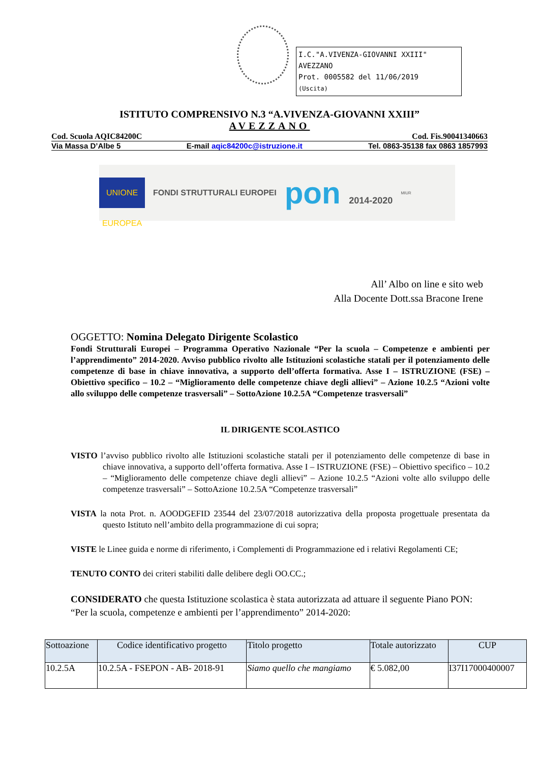I.C."A.VIVENZA-GIOVANNI XXIII" AVEZZANO
Prot. 0005582 del 11/06/2019
(Uscita)
ISTITUTO COMPRENSIVO N.3 “A.VIVENZA-GIOVANNI XXIII”
AVEZZANO
Cod. Scuola AQIC84200C Cod. Fis.90041340663
Via Massa D’Albe 5 E-mail aqic84200c@istruzione.it Tel. 0863-35138 fax 0863 1857993
UNIONE EUROPEA
FONDI STRUTTURALI EUROPEI
pon 2014-2020
MIUR
All’ Albo on line e sito web
Alla Docente Dott.ssa Bracone Irene
OGGETTO: Nomina Delegato Dirigente Scolastico
Fondi Strutturali Europei – Programma Operativo Nazionale “Per la scuola – Competenze e ambienti per l’apprendimento” 2014-2020. Avviso pubblico rivolto alle Istituzioni scolastiche statali per il potenziamento delle competenze di base in chiave innovativa, a supporto dell’offerta formativa. Asse I – ISTRUZIONE (FSE) – Obiettivo specifico – 10.2 – “Miglioramento delle competenze chiave degli allievi” – Azione 10.2.5 “Azioni volte allo sviluppo delle competenze trasversali” – SottoAzione 10.2.5A “Competenze trasversali”
IL DIRIGENTE SCOLASTICO
VISTO l’avviso pubblico rivolto alle Istituzioni scolastiche statali per il potenziamento delle competenze di base in chiave innovativa, a supporto dell’offerta formativa. Asse I – ISTRUZIONE (FSE) – Obiettivo specifico – 10.2 – “Miglioramento delle competenze chiave degli allievi” – Azione 10.2.5 “Azioni volte allo sviluppo delle competenze trasversali” – SottoAzione 10.2.5A “Competenze trasversali”
VISTA la nota Prot. n. AOODGEFID 23544 del 23/07/2018 autorizzativa della proposta progettuale presentata da questo Istituto nell’ambito della programmazione di cui sopra;
VISTE le Linee guida e norme di riferimento, i Complementi di Programmazione ed i relativi Regolamenti CE;
TENUTO CONTO dei criteri stabiliti dalle delibere degli OO.CC.;
CONSIDERATO che questa Istituzione scolastica è stata autorizzata ad attuare il seguente Piano PON: “Per la scuola, competenze e ambienti per l’apprendimento” 2014-2020:
| Sottoazione | Codice identificativo progetto | Titolo progetto | Totale autorizzato | CUP |
| --- | --- | --- | --- | --- |
| 10.2.5A | 10.2.5A - FSEPON - AB- 2018-91 | Siamo quello che mangiamo | € 5.082,00 | I37I17000400007 |